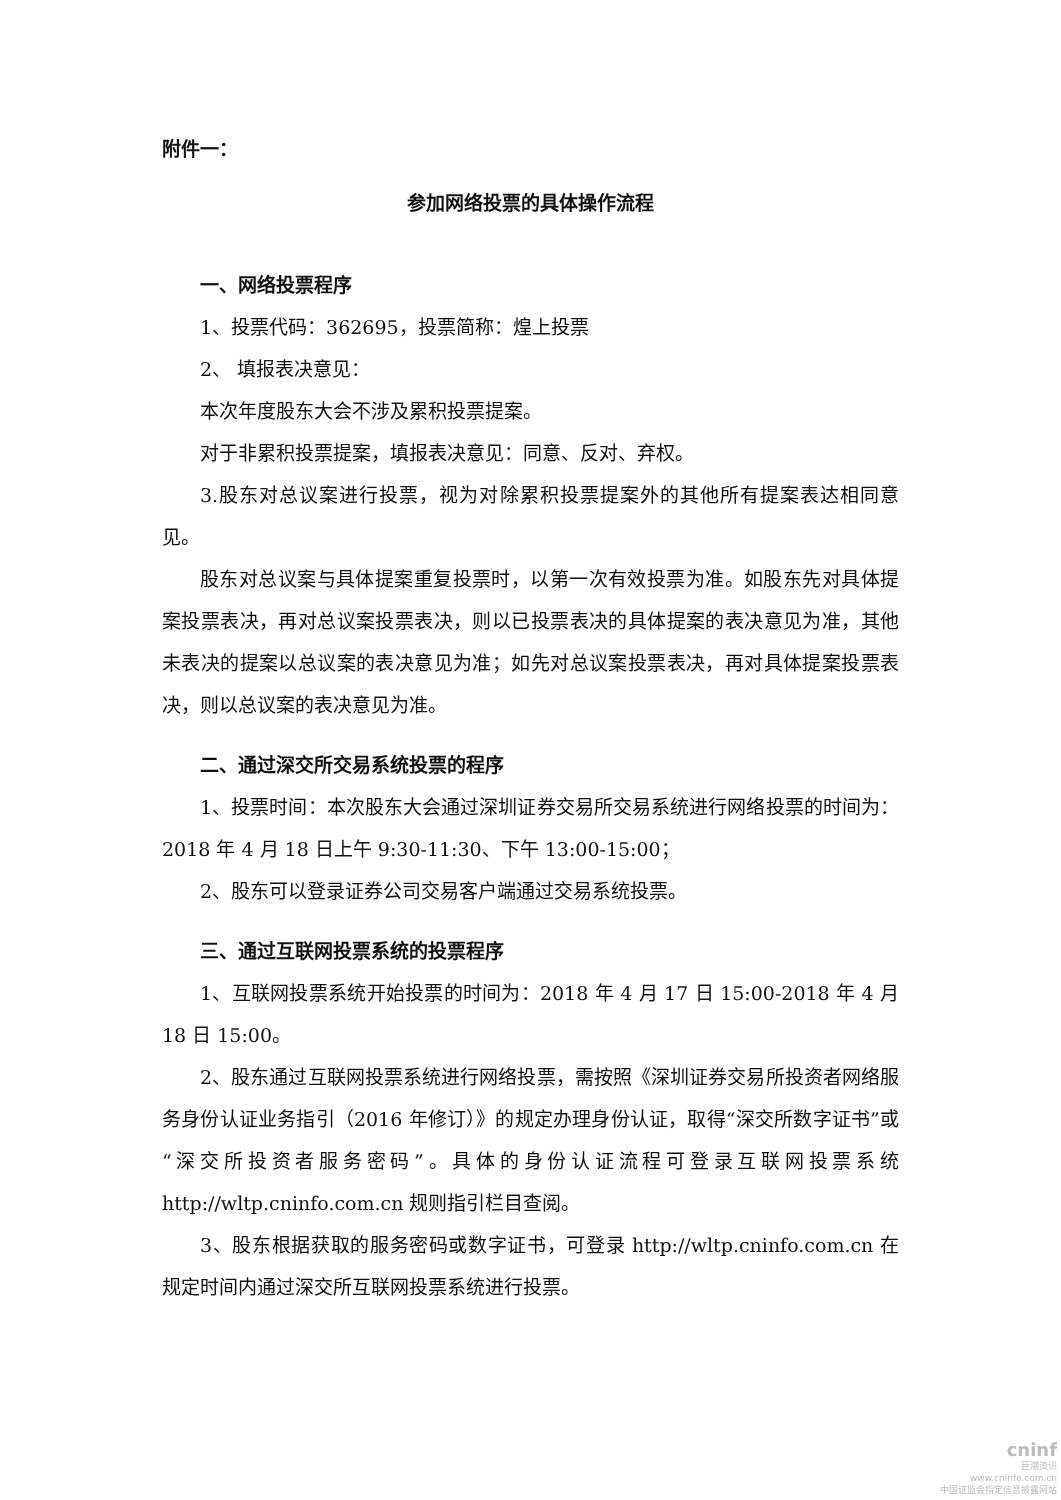附件一：
参加网络投票的具体操作流程
一、网络投票程序
1、投票代码：362695，投票简称：煌上投票
2、 填报表决意见：
本次年度股东大会不涉及累积投票提案。
对于非累积投票提案，填报表决意见：同意、反对、弃权。
3.股东对总议案进行投票，视为对除累积投票提案外的其他所有提案表达相同意见。
股东对总议案与具体提案重复投票时，以第一次有效投票为准。如股东先对具体提案投票表决，再对总议案投票表决，则以已投票表决的具体提案的表决意见为准，其他未表决的提案以总议案的表决意见为准；如先对总议案投票表决，再对具体提案投票表决，则以总议案的表决意见为准。
二、通过深交所交易系统投票的程序
1、投票时间：本次股东大会通过深圳证券交易所交易系统进行网络投票的时间为：2018 年 4 月 18 日上午 9:30-11:30、下午 13:00-15:00；
2、股东可以登录证券公司交易客户端通过交易系统投票。
三、通过互联网投票系统的投票程序
1、互联网投票系统开始投票的时间为：2018 年 4 月 17 日 15:00-2018 年 4 月 18 日 15:00。
2、股东通过互联网投票系统进行网络投票，需按照《深圳证券交易所投资者网络服务身份认证业务指引（2016 年修订）》的规定办理身份认证，取得“深交所数字证书”或“深交所投资者服务密码”。具体的身份认证流程可登录互联网投票系统 http://wltp.cninfo.com.cn 规则指引栏目查阅。
3、股东根据获取的服务密码或数字证书，可登录 http://wltp.cninfo.com.cn 在规定时间内通过深交所互联网投票系统进行投票。
cninf
巨潮资讯
www.cninfo.com.cn
中国证监会指定信息披露网站